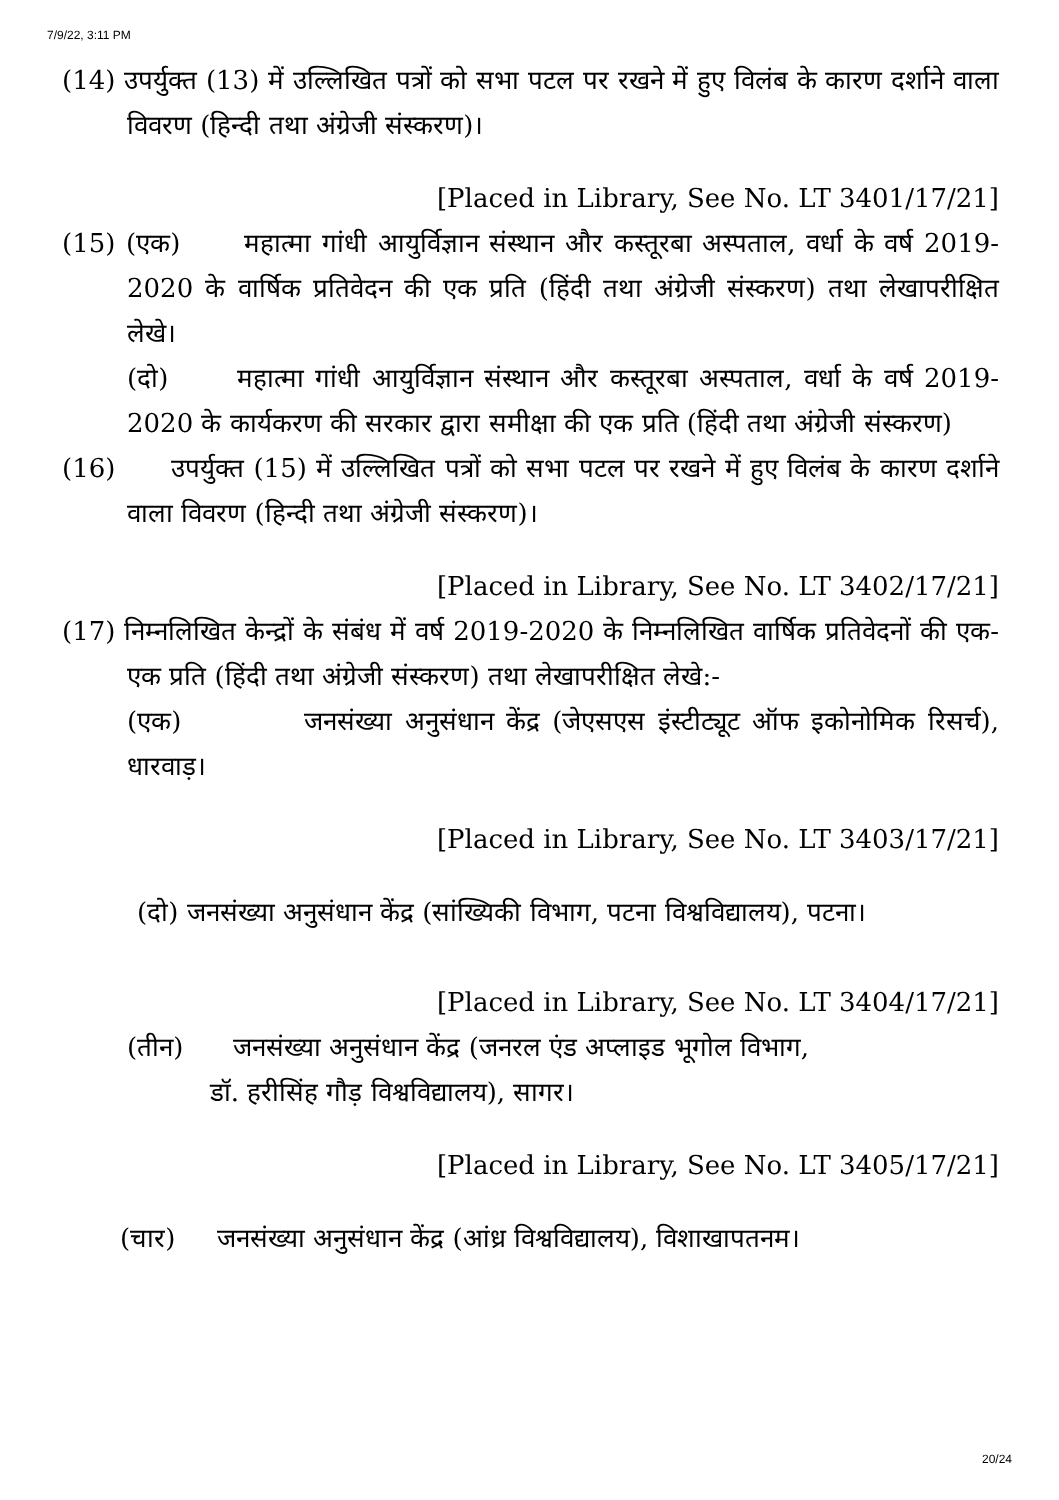7/9/22, 3:11 PM
(14) उपर्युक्त (13) में उल्लिखित पत्रों को सभा पटल पर रखने में हुए विलंब के कारण दर्शाने वाला विवरण (हिन्दी तथा अंग्रेजी संस्करण)।
[Placed in Library, See No. LT 3401/17/21]
(15) (एक) महात्मा गांधी आयुर्विज्ञान संस्थान और कस्तूरबा अस्पताल, वर्धा के वर्ष 2019-2020 के वार्षिक प्रतिवेदन की एक प्रति (हिंदी तथा अंग्रेजी संस्करण) तथा लेखापरीक्षित लेखे।
(दो) महात्मा गांधी आयुर्विज्ञान संस्थान और कस्तूरबा अस्पताल, वर्धा के वर्ष 2019-2020 के कार्यकरण की सरकार द्वारा समीक्षा की एक प्रति (हिंदी तथा अंग्रेजी संस्करण)
(16) उपर्युक्त (15) में उल्लिखित पत्रों को सभा पटल पर रखने में हुए विलंब के कारण दर्शाने वाला विवरण (हिन्दी तथा अंग्रेजी संस्करण)।
[Placed in Library, See No. LT 3402/17/21]
(17) निम्नलिखित केन्द्रों के संबंध में वर्ष 2019-2020 के निम्नलिखित वार्षिक प्रतिवेदनों की एक-एक प्रति (हिंदी तथा अंग्रेजी संस्करण) तथा लेखापरीक्षित लेखे:-
(एक) जनसंख्या अनुसंधान केंद्र (जेएसएस इंस्टीट्यूट ऑफ इकोनोमिक रिसर्च), धारवाड़।
[Placed in Library, See No. LT 3403/17/21]
(दो) जनसंख्या अनुसंधान केंद्र (सांख्यिकी विभाग, पटना विश्वविद्यालय), पटना।
[Placed in Library, See No. LT 3404/17/21]
(तीन) जनसंख्या अनुसंधान केंद्र (जनरल एंड अप्लाइड भूगोल विभाग,
डॉ. हरीसिंह गौड़ विश्वविद्यालय), सागर।
[Placed in Library, See No. LT 3405/17/21]
(चार) जनसंख्या अनुसंधान केंद्र (आंध्र विश्वविद्यालय), विशाखापतनम।
20/24